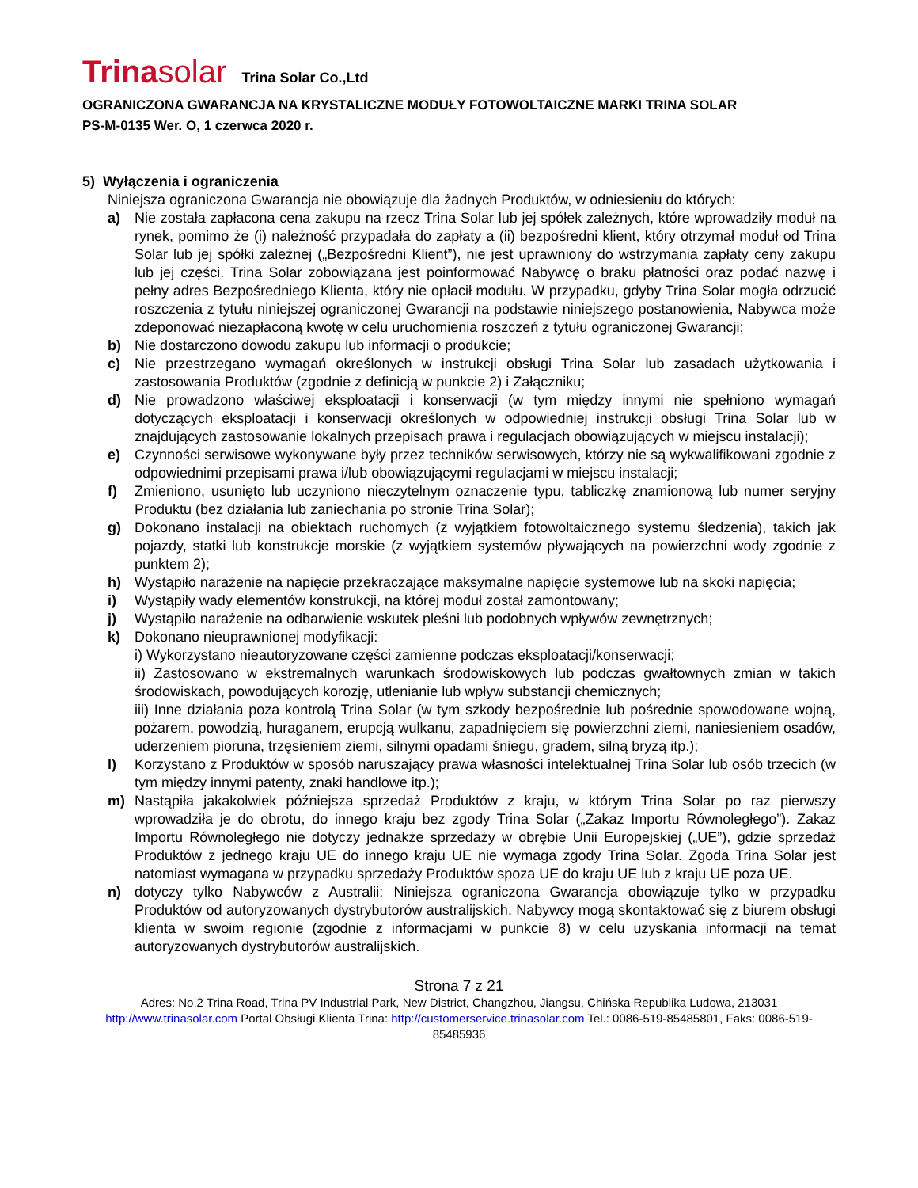Trinasolar Trina Solar Co.,Ltd
OGRANICZONA GWARANCJA NA KRYSTALICZNE MODUŁY FOTOWOLTAICZNE MARKI TRINA SOLAR
PS-M-0135 Wer. O, 1 czerwca 2020 r.
5) Wyłączenia i ograniczenia
Niniejsza ograniczona Gwarancja nie obowiązuje dla żadnych Produktów, w odniesieniu do których:
a) Nie została zapłacona cena zakupu na rzecz Trina Solar lub jej spółek zależnych, które wprowadziły moduł na rynek, pomimo że (i) należność przypadała do zapłaty a (ii) bezpośredni klient, który otrzymał moduł od Trina Solar lub jej spółki zależnej („Bezpośredni Klient”), nie jest uprawniony do wstrzymania zapłaty ceny zakupu lub jej części. Trina Solar zobowiązana jest poinformować Nabywcę o braku płatności oraz podać nazwę i pełny adres Bezpośredniego Klienta, który nie opłacił modułu. W przypadku, gdyby Trina Solar mogła odrzucić roszczenia z tytułu niniejszej ograniczonej Gwarancji na podstawie niniejszego postanowienia, Nabywca może zdeponować niezapłaconą kwotę w celu uruchomienia roszczeń z tytułu ograniczonej Gwarancji;
b) Nie dostarczono dowodu zakupu lub informacji o produkcie;
c) Nie przestrzegano wymagań określonych w instrukcji obsługi Trina Solar lub zasadach użytkowania i zastosowania Produktów (zgodnie z definicją w punkcie 2) i Załączniku;
d) Nie prowadzono właściwej eksploatacji i konserwacji (w tym między innymi nie spełniono wymagań dotyczących eksploatacji i konserwacji określonych w odpowiedniej instrukcji obsługi Trina Solar lub w znajdujących zastosowanie lokalnych przepisach prawa i regulacjach obowiązujących w miejscu instalacji);
e) Czynności serwisowe wykonywane były przez techników serwisowych, którzy nie są wykwalifikowani zgodnie z odpowiednimi przepisami prawa i/lub obowiązującymi regulacjami w miejscu instalacji;
f) Zmieniono, usunięto lub uczyniono nieczytelnym oznaczenie typu, tabliczkę znamionową lub numer seryjny Produktu (bez działania lub zaniechania po stronie Trina Solar);
g) Dokonano instalacji na obiektach ruchomych (z wyjątkiem fotowoltaicznego systemu śledzenia), takich jak pojazdy, statki lub konstrukcje morskie (z wyjątkiem systemów pływających na powierzchni wody zgodnie z punktem 2);
h) Wystąpiło narażenie na napięcie przekraczające maksymalne napięcie systemowe lub na skoki napięcia;
i) Wystąpiły wady elementów konstrukcji, na której moduł został zamontowany;
j) Wystąpiło narażenie na odbarwienie wskutek pleśni lub podobnych wpływów zewnętrznych;
k) Dokonano nieuprawnionej modyfikacji:
i) Wykorzystano nieautoryzowane części zamienne podczas eksploatacji/konserwacji;
ii) Zastosowano w ekstremalnych warunkach środowiskowych lub podczas gwałtownych zmian w takich środowiskach, powodujących korozję, utlenianie lub wpływ substancji chemicznych;
iii) Inne działania poza kontrolą Trina Solar (w tym szkody bezpośrednie lub pośrednie spowodowane wojną, pożarem, powodzią, huraganem, erupcją wulkanu, zapadnięciem się powierzchni ziemi, naniesieniem osadów, uderzeniem pioruna, trzęsieniem ziemi, silnymi opadami śniegu, gradem, silną bryzą itp.);
l) Korzystano z Produktów w sposób naruszający prawa własności intelektualnej Trina Solar lub osób trzecich (w tym między innymi patenty, znaki handlowe itp.);
m) Nastąpiła jakakolwiek późniejsza sprzedaż Produktów z kraju, w którym Trina Solar po raz pierwszy wprowadziła je do obrotu, do innego kraju bez zgody Trina Solar („Zakaz Importu Równoległego”). Zakaz Importu Równoległego nie dotyczy jednakże sprzedaży w obrębie Unii Europejskiej („UE”), gdzie sprzedaż Produktów z jednego kraju UE do innego kraju UE nie wymaga zgody Trina Solar. Zgoda Trina Solar jest natomiast wymagana w przypadku sprzedaży Produktów spoza UE do kraju UE lub z kraju UE poza UE.
n) dotyczy tylko Nabywców z Australii: Niniejsza ograniczona Gwarancja obowiązuje tylko w przypadku Produktów od autoryzowanych dystrybutorów australijskich. Nabywcy mogą skontaktować się z biurem obsługi klienta w swoim regionie (zgodnie z informacjami w punkcie 8) w celu uzyskania informacji na temat autoryzowanych dystrybutorów australijskich.
Strona 7 z 21
Adres: No.2 Trina Road, Trina PV Industrial Park, New District, Changzhou, Jiangsu, Chińska Republika Ludowa, 213031
http://www.trinasolar.com Portal Obsługi Klienta Trina: http://customerservice.trinasolar.com Tel.: 0086-519-85485801, Faks: 0086-519-85485936